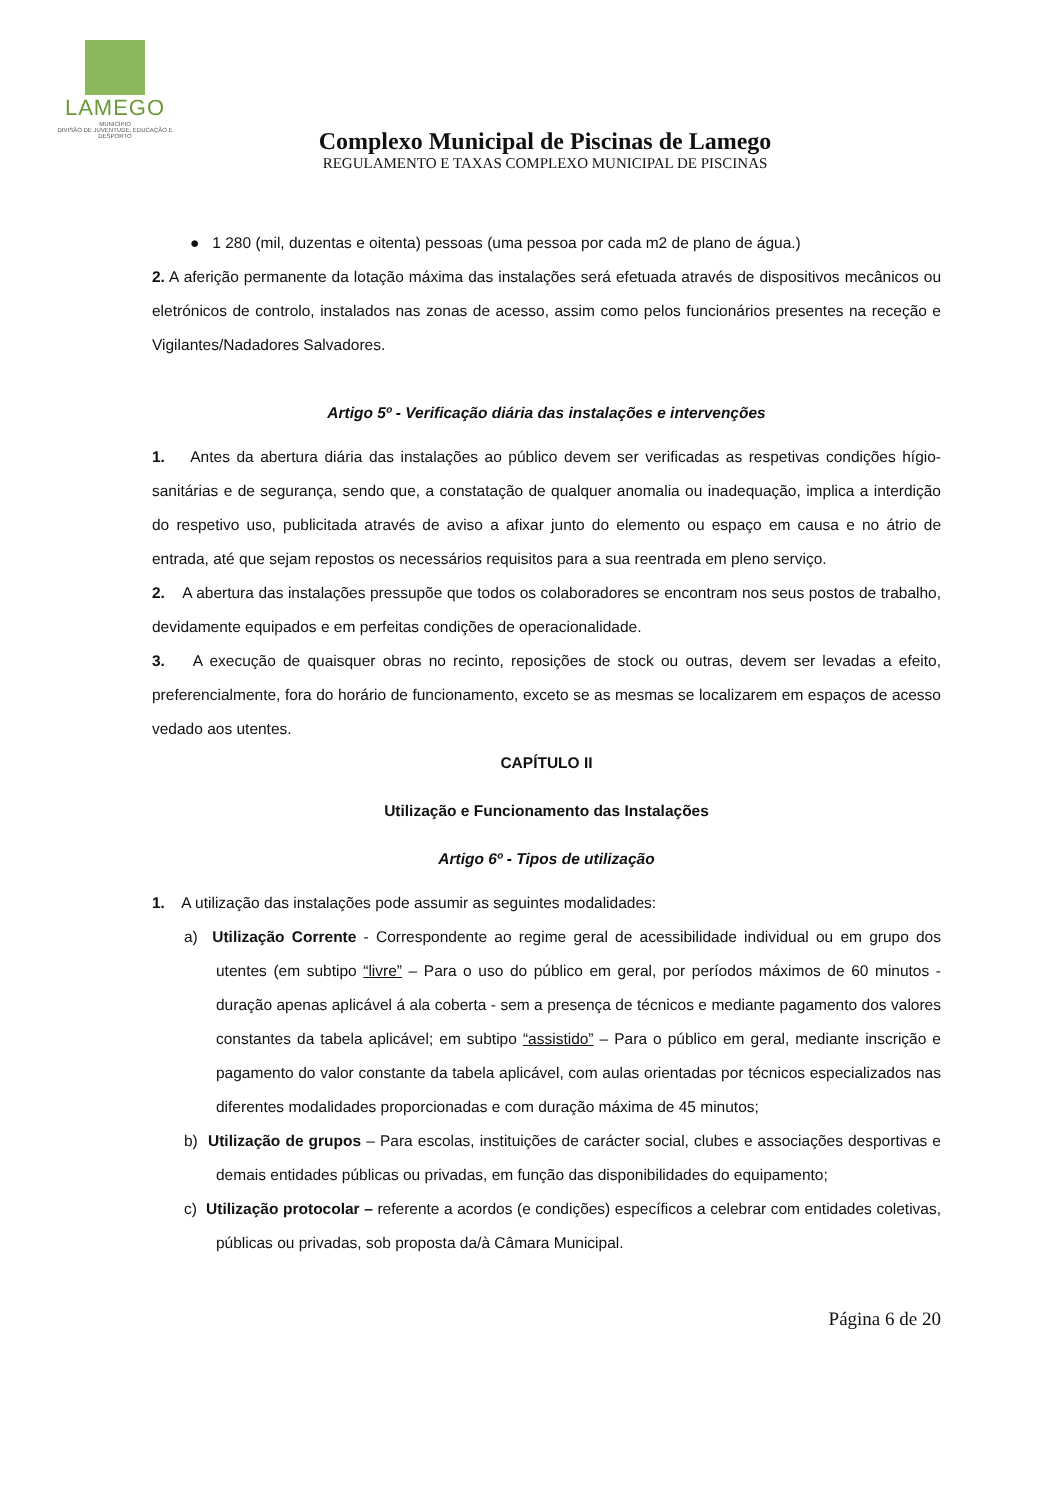LAMEGO
MUNICÍPIO
DIVISÃO DE JUVENTUDE, EDUCAÇÃO E DESPORTO
Complexo Municipal de Piscinas de Lamego
REGULAMENTO E TAXAS COMPLEXO MUNICIPAL DE PISCINAS
● 1 280 (mil, duzentas e oitenta) pessoas (uma pessoa por cada m2 de plano de água.)
2. A aferição permanente da lotação máxima das instalações será efetuada através de dispositivos mecânicos ou eletrónicos de controlo, instalados nas zonas de acesso, assim como pelos funcionários presentes na receção e Vigilantes/Nadadores Salvadores.
Artigo 5º - Verificação diária das instalações e intervenções
1. Antes da abertura diária das instalações ao público devem ser verificadas as respetivas condições hígio-sanitárias e de segurança, sendo que, a constatação de qualquer anomalia ou inadequação, implica a interdição do respetivo uso, publicitada através de aviso a afixar junto do elemento ou espaço em causa e no átrio de entrada, até que sejam repostos os necessários requisitos para a sua reentrada em pleno serviço.
2. A abertura das instalações pressupõe que todos os colaboradores se encontram nos seus postos de trabalho, devidamente equipados e em perfeitas condições de operacionalidade.
3. A execução de quaisquer obras no recinto, reposições de stock ou outras, devem ser levadas a efeito, preferencialmente, fora do horário de funcionamento, exceto se as mesmas se localizarem em espaços de acesso vedado aos utentes.
CAPÍTULO II
Utilização e Funcionamento das Instalações
Artigo 6º - Tipos de utilização
1. A utilização das instalações pode assumir as seguintes modalidades:
a) Utilização Corrente - Correspondente ao regime geral de acessibilidade individual ou em grupo dos utentes (em subtipo “livre” – Para o uso do público em geral, por períodos máximos de 60 minutos - duração apenas aplicável á ala coberta - sem a presença de técnicos e mediante pagamento dos valores constantes da tabela aplicável; em subtipo “assistido” – Para o público em geral, mediante inscrição e pagamento do valor constante da tabela aplicável, com aulas orientadas por técnicos especializados nas diferentes modalidades proporcionadas e com duração máxima de 45 minutos;
b) Utilização de grupos – Para escolas, instituições de carácter social, clubes e associações desportivas e demais entidades públicas ou privadas, em função das disponibilidades do equipamento;
c) Utilização protocolar – referente a acordos (e condições) específicos a celebrar com entidades coletivas, públicas ou privadas, sob proposta da/à Câmara Municipal.
Página 6 de 20